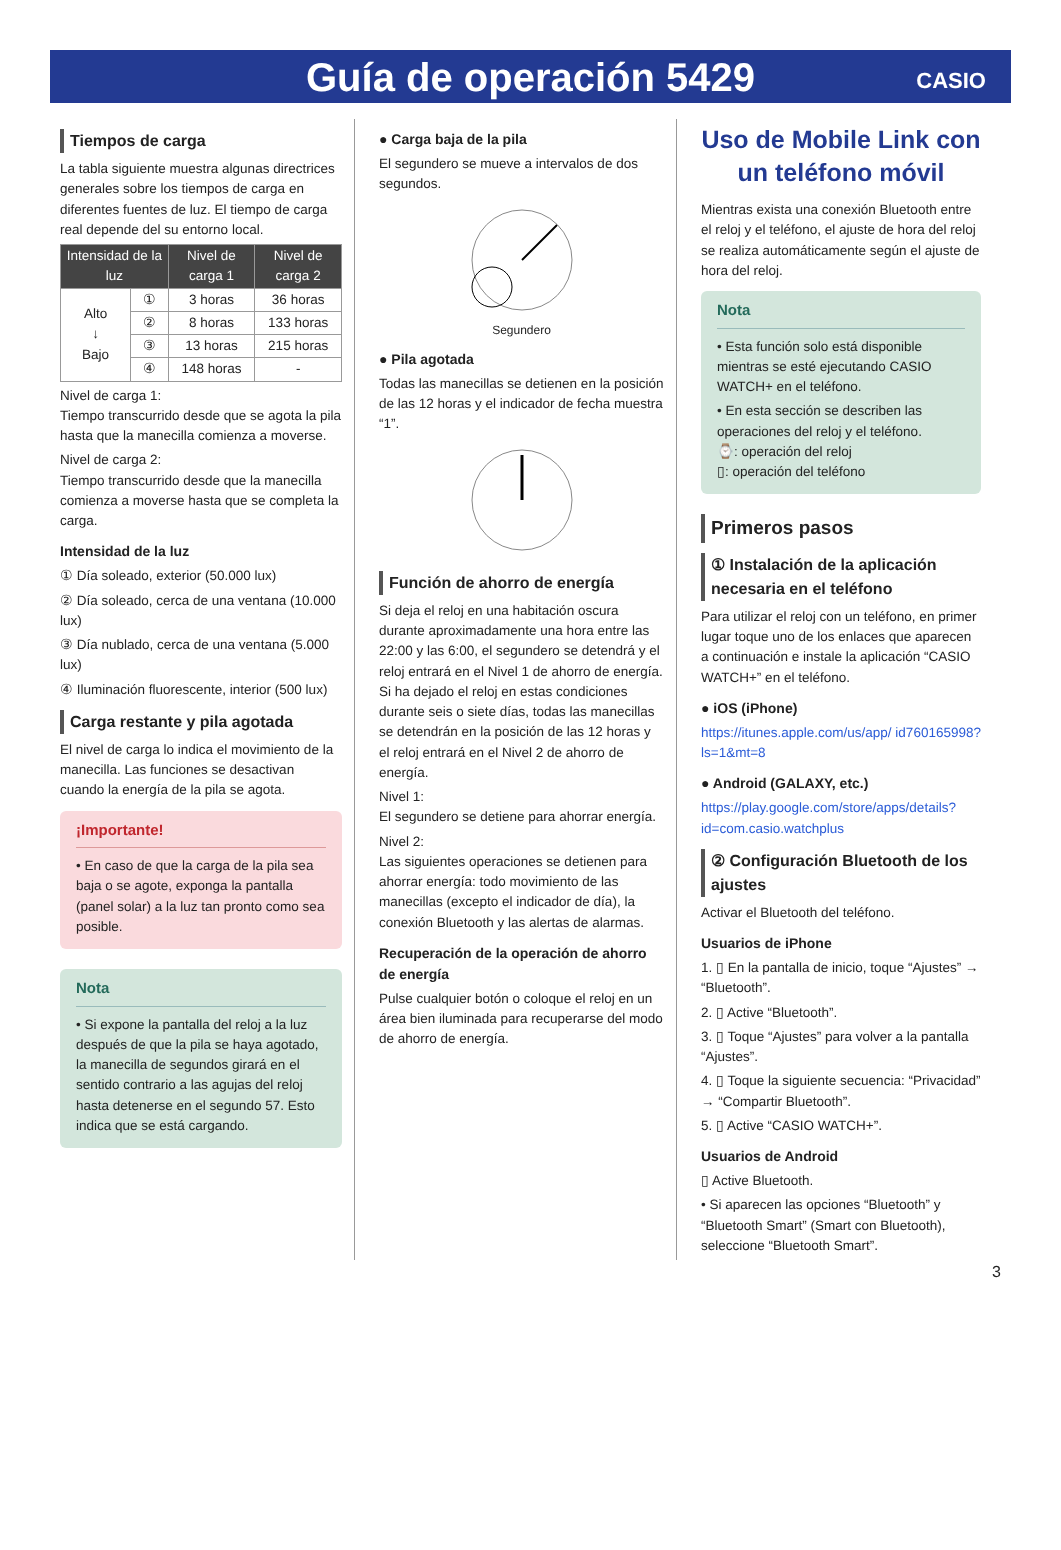Guía de operación 5429
CASIO
Tiempos de carga
La tabla siguiente muestra algunas directrices generales sobre los tiempos de carga en diferentes fuentes de luz. El tiempo de carga real depende del su entorno local.
| Intensidad de la luz | | Nivel de carga 1 | Nivel de carga 2 |
| --- | --- | --- | --- |
| Alto ↓ Bajo | ① | 3 horas | 36 horas |
| | ② | 8 horas | 133 horas |
| | ③ | 13 horas | 215 horas |
| | ④ | 148 horas | - |
Nivel de carga 1:
Tiempo transcurrido desde que se agota la pila hasta que la manecilla comienza a moverse.
Nivel de carga 2:
Tiempo transcurrido desde que la manecilla comienza a moverse hasta que se completa la carga.
Intensidad de la luz
① Día soleado, exterior (50.000 lux)
② Día soleado, cerca de una ventana (10.000 lux)
③ Día nublado, cerca de una ventana (5.000 lux)
④ Iluminación fluorescente, interior (500 lux)
Carga restante y pila agotada
El nivel de carga lo indica el movimiento de la manecilla. Las funciones se desactivan cuando la energía de la pila se agota.
¡Importante!
• En caso de que la carga de la pila sea baja o se agote, exponga la pantalla (panel solar) a la luz tan pronto como sea posible.
Nota
• Si expone la pantalla del reloj a la luz después de que la pila se haya agotado, la manecilla de segundos girará en el sentido contrario a las agujas del reloj hasta detenerse en el segundo 57. Esto indica que se está cargando.
● Carga baja de la pila
El segundero se mueve a intervalos de dos segundos.
Segundero
● Pila agotada
Todas las manecillas se detienen en la posición de las 12 horas y el indicador de fecha muestra “1”.
Función de ahorro de energía
Si deja el reloj en una habitación oscura durante aproximadamente una hora entre las 22:00 y las 6:00, el segundero se detendrá y el reloj entrará en el Nivel 1 de ahorro de energía. Si ha dejado el reloj en estas condiciones durante seis o siete días, todas las manecillas se detendrán en la posición de las 12 horas y el reloj entrará en el Nivel 2 de ahorro de energía.
Nivel 1:
El segundero se detiene para ahorrar energía.
Nivel 2:
Las siguientes operaciones se detienen para ahorrar energía: todo movimiento de las manecillas (excepto el indicador de día), la conexión Bluetooth y las alertas de alarmas.
Recuperación de la operación de ahorro de energía
Pulse cualquier botón o coloque el reloj en un área bien iluminada para recuperarse del modo de ahorro de energía.
Uso de Mobile Link con un teléfono móvil
Mientras exista una conexión Bluetooth entre el reloj y el teléfono, el ajuste de hora del reloj se realiza automáticamente según el ajuste de hora del reloj.
Nota
• Esta función solo está disponible mientras se esté ejecutando CASIO WATCH+ en el teléfono.
• En esta sección se describen las operaciones del reloj y el teléfono.
⌚: operación del reloj
▯: operación del teléfono
Primeros pasos
① Instalación de la aplicación necesaria en el teléfono
Para utilizar el reloj con un teléfono, en primer lugar toque uno de los enlaces que aparecen a continuación e instale la aplicación “CASIO WATCH+” en el teléfono.
● iOS (iPhone)
https://itunes.apple.com/us/app/ id760165998?ls=1&mt=8
● Android (GALAXY, etc.)
https://play.google.com/store/apps/details? id=com.casio.watchplus
② Configuración Bluetooth de los ajustes
Activar el Bluetooth del teléfono.
Usuarios de iPhone
1. ▯ En la pantalla de inicio, toque “Ajustes” → “Bluetooth”.
2. ▯ Active “Bluetooth”.
3. ▯ Toque “Ajustes” para volver a la pantalla “Ajustes”.
4. ▯ Toque la siguiente secuencia: “Privacidad” → “Compartir Bluetooth”.
5. ▯ Active “CASIO WATCH+”.
Usuarios de Android
▯ Active Bluetooth.
• Si aparecen las opciones “Bluetooth” y “Bluetooth Smart” (Smart con Bluetooth), seleccione “Bluetooth Smart”.
3